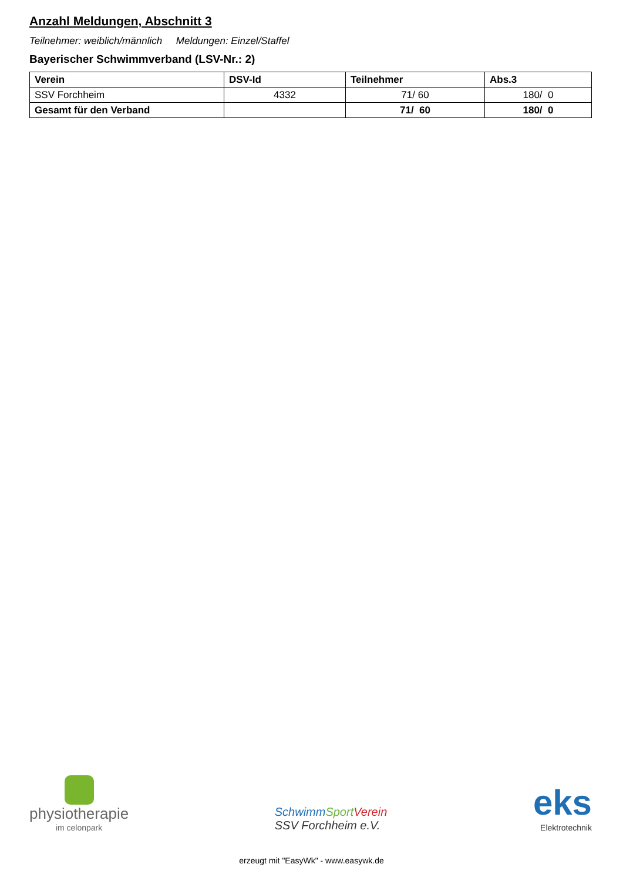Anzahl Meldungen, Abschnitt 3
Teilnehmer: weiblich/männlich Meldungen: Einzel/Staffel
Bayerischer Schwimmverband (LSV-Nr.: 2)
| Verein | DSV-Id | Teilnehmer | Abs.3 |
| --- | --- | --- | --- |
| SSV Forchheim | 4332 | 71/ 60 | 180/ 0 |
| Gesamt für den Verband | | 71/ 60 | 180/ 0 |
physiotherapie
im celonpark
SchwimmSport Verein
SSV Forchheim e.V.
eks
Elektrotechnik
erzeugt mit "EasyWk" - www.easywk.de